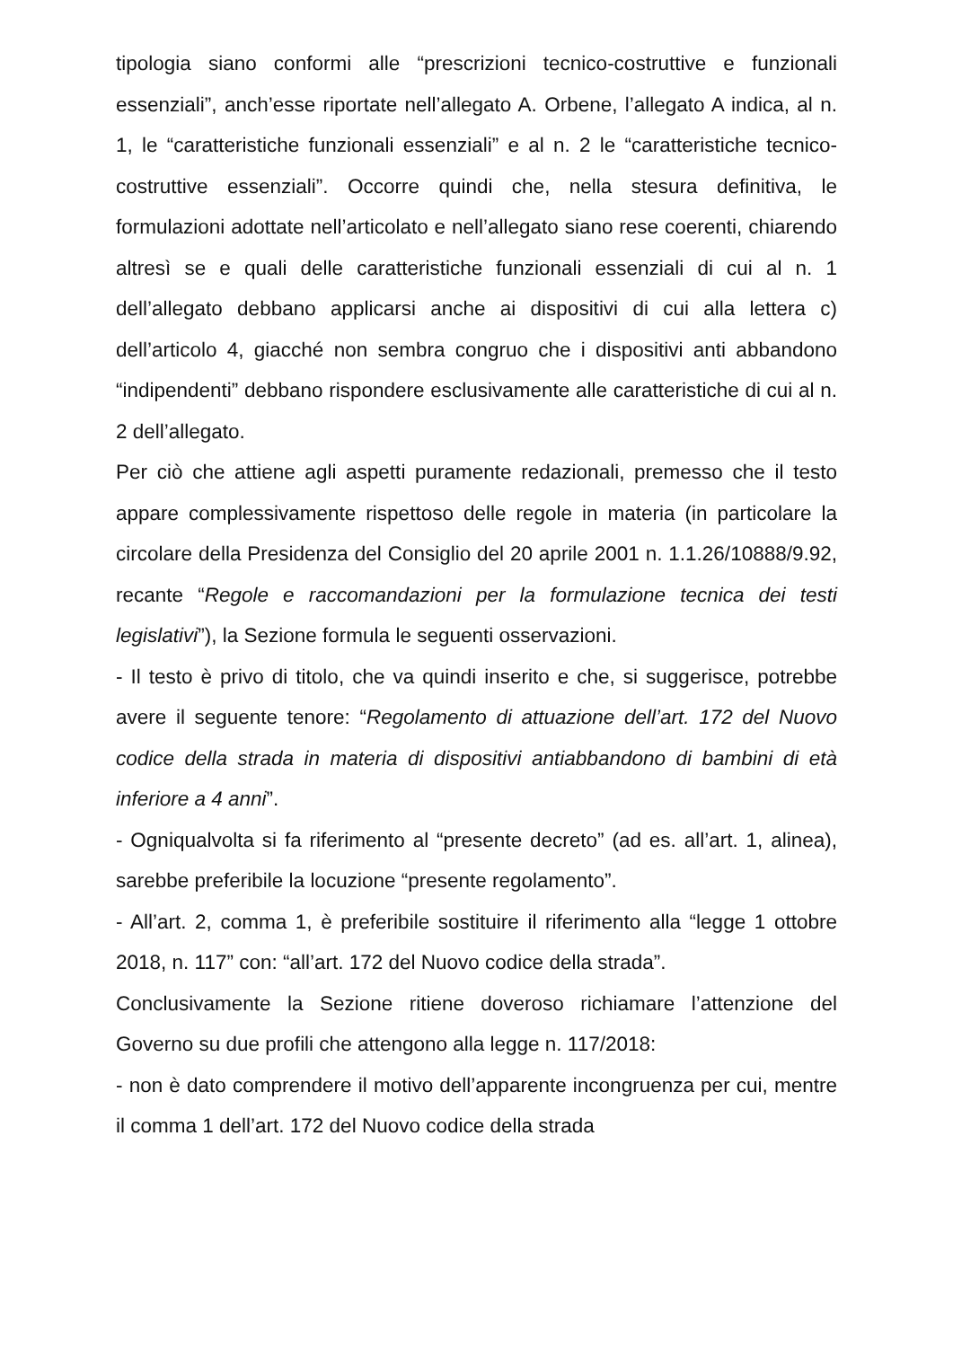tipologia siano conformi alle “prescrizioni tecnico-costruttive e funzionali essenziali”, anch’esse riportate nell’allegato A. Orbene, l’allegato A indica, al n. 1, le “caratteristiche funzionali essenziali” e al n. 2 le “caratteristiche tecnico-costruttive essenziali”. Occorre quindi che, nella stesura definitiva, le formulazioni adottate nell’articolato e nell’allegato siano rese coerenti, chiarendo altresì se e quali delle caratteristiche funzionali essenziali di cui al n. 1 dell’allegato debbano applicarsi anche ai dispositivi di cui alla lettera c) dell’articolo 4, giacché non sembra congruo che i dispositivi anti abbandono “indipendenti” debbano rispondere esclusivamente alle caratteristiche di cui al n. 2 dell’allegato.
Per ciò che attiene agli aspetti puramente redazionali, premesso che il testo appare complessivamente rispettoso delle regole in materia (in particolare la circolare della Presidenza del Consiglio del 20 aprile 2001 n. 1.1.26/10888/9.92, recante “Regole e raccomandazioni per la formulazione tecnica dei testi legislativi”), la Sezione formula le seguenti osservazioni.
- Il testo è privo di titolo, che va quindi inserito e che, si suggerisce, potrebbe avere il seguente tenore: “Regolamento di attuazione dell’art. 172 del Nuovo codice della strada in materia di dispositivi antiabbandono di bambini di età inferiore a 4 anni”.
- Ogniqualvolta si fa riferimento al “presente decreto” (ad es. all’art. 1, alinea), sarebbe preferibile la locuzione “presente regolamento”.
- All’art. 2, comma 1, è preferibile sostituire il riferimento alla “legge 1 ottobre 2018, n. 117” con: “all’art. 172 del Nuovo codice della strada”.
Conclusivamente la Sezione ritiene doveroso richiamare l’attenzione del Governo su due profili che attengono alla legge n. 117/2018:
- non è dato comprendere il motivo dell’apparente incongruenza per cui, mentre il comma 1 dell’art. 172 del Nuovo codice della strada